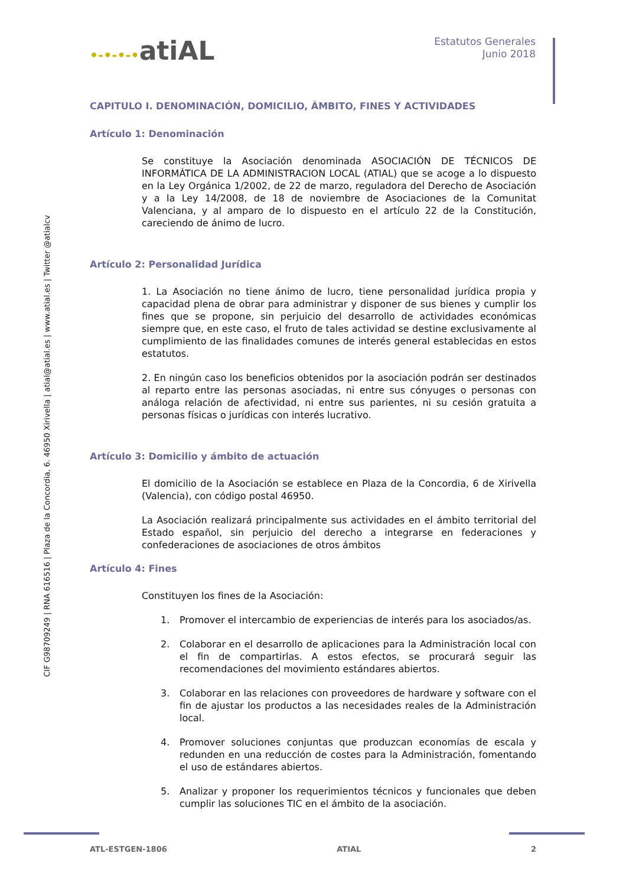CIF G98709249 | RNA 616516 | Plaza de la Concordia, 6. 46950 Xirivella | atial@atial.es | www.atial.es | Twitter @atialcv
•-•-•-•atiAL
Estatutos Generales
Junio 2018
CAPITULO I. DENOMINACIÓN, DOMICILIO, ÁMBITO, FINES Y ACTIVIDADES
Artículo 1: Denominación
Se constituye la Asociación denominada ASOCIACIÓN DE TÉCNICOS DE INFORMÁTICA DE LA ADMINISTRACION LOCAL (ATIAL) que se acoge a lo dispuesto en la Ley Orgánica 1/2002, de 22 de marzo, reguladora del Derecho de Asociación y a la Ley 14/2008, de 18 de noviembre de Asociaciones de la Comunitat Valenciana, y al amparo de lo dispuesto en el artículo 22 de la Constitución, careciendo de ánimo de lucro.
Artículo 2: Personalidad Jurídica
1. La Asociación no tiene ánimo de lucro, tiene personalidad jurídica propia y capacidad plena de obrar para administrar y disponer de sus bienes y cumplir los fines que se propone, sin perjuicio del desarrollo de actividades económicas siempre que, en este caso, el fruto de tales actividad se destine exclusivamente al cumplimiento de las finalidades comunes de interés general establecidas en estos estatutos.
2. En ningún caso los beneficios obtenidos por la asociación podrán ser destinados al reparto entre las personas asociadas, ni entre sus cónyuges o personas con análoga relación de afectividad, ni entre sus parientes, ni su cesión gratuita a personas físicas o jurídicas con interés lucrativo.
Artículo 3: Domicilio y ámbito de actuación
El domicilio de la Asociación se establece en Plaza de la Concordia, 6 de Xirivella (Valencia), con código postal 46950.
La Asociación realizará principalmente sus actividades en el ámbito territorial del Estado español, sin perjuicio del derecho a integrarse en federaciones y confederaciones de asociaciones de otros ámbitos
Artículo 4: Fines
Constituyen los fines de la Asociación:
1. Promover el intercambio de experiencias de interés para los asociados/as.
2. Colaborar en el desarrollo de aplicaciones para la Administración local con el fin de compartirlas. A estos efectos, se procurará seguir las recomendaciones del movimiento estándares abiertos.
3. Colaborar en las relaciones con proveedores de hardware y software con el fin de ajustar los productos a las necesidades reales de la Administración local.
4. Promover soluciones conjuntas que produzcan economías de escala y redunden en una reducción de costes para la Administración, fomentando el uso de estándares abiertos.
5. Analizar y proponer los requerimientos técnicos y funcionales que deben cumplir las soluciones TIC en el ámbito de la asociación.
ATL-ESTGEN-1806 ATIAL 2